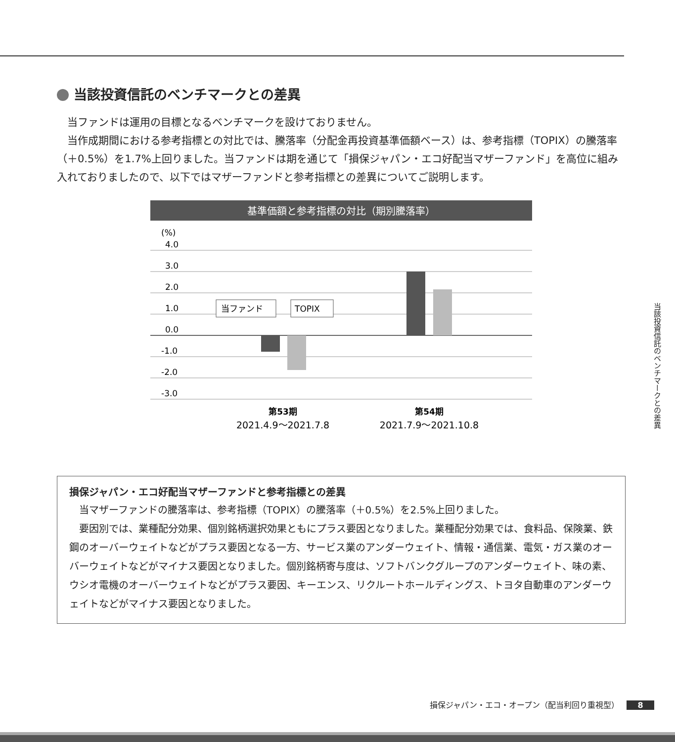当該投資信託のベンチマークとの差異
当ファンドは運用の目標となるベンチマークを設けておりません。
当作成期間における参考指標との対比では、騰落率（分配金再投資基準価額ベース）は、参考指標（TOPIX）の騰落率（＋0.5%）を1.7%上回りました。当ファンドは期を通じて「損保ジャパン・エコ好配当マザーファンド」を高位に組み入れておりましたので、以下ではマザーファンドと参考指標との差異についてご説明します。
基準価額と参考指標の対比（期別騰落率）
(%)
4.0
3.0
2.0
1.0
0.0
-1.0
-2.0
-3.0
当ファンド
TOPIX
第53期
2021.4.9～2021.7.8
第54期
2021.7.9～2021.10.8
損保ジャパン・エコ好配当マザーファンドと参考指標との差異
当マザーファンドの騰落率は、参考指標（TOPIX）の騰落率（＋0.5%）を2.5%上回りました。
要因別では、業種配分効果、個別銘柄選択効果ともにプラス要因となりました。業種配分効果では、食料品、保険業、鉄鋼のオーバーウェイトなどがプラス要因となる一方、サービス業のアンダーウェイト、情報・通信業、電気・ガス業のオーバーウェイトなどがマイナス要因となりました。個別銘柄寄与度は、ソフトバンクグループのアンダーウェイト、味の素、ウシオ電機のオーバーウェイトなどがプラス要因、キーエンス、リクルートホールディングス、トヨタ自動車のアンダーウェイトなどがマイナス要因となりました。
当該投資信託のベンチマークとの差異
損保ジャパン・エコ・オープン（配当利回り重視型） 8